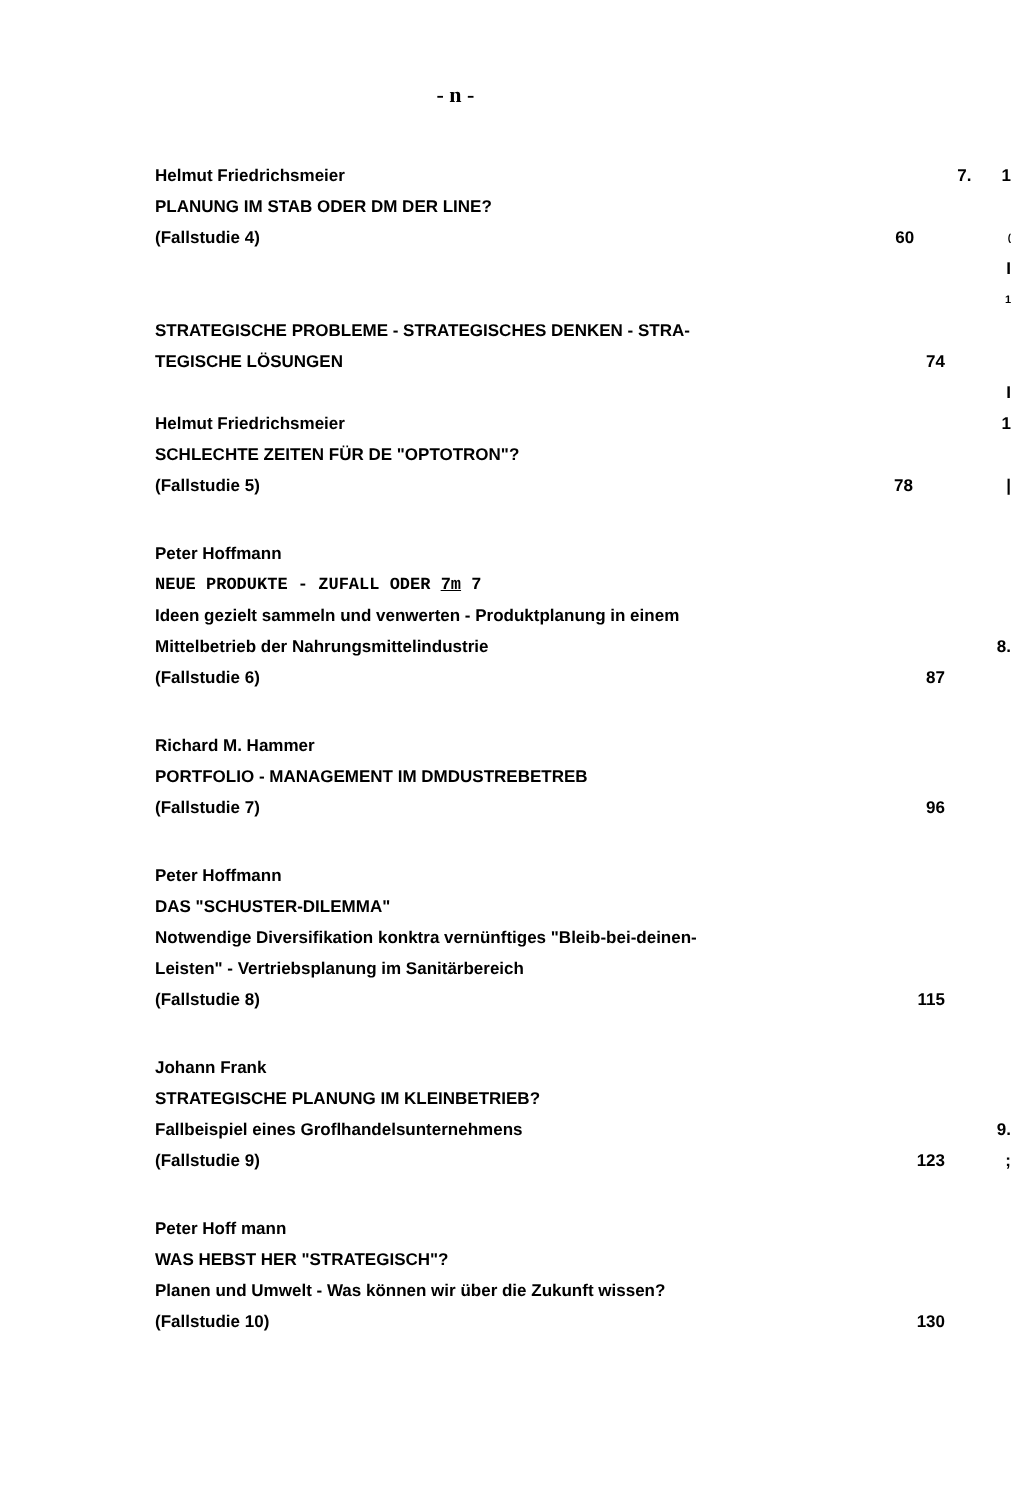- n -
Helmut Friedrichsmeier 7. 1
PLANUNG IM STAB ODER DM DER LINE?
(Fallstudie 4) 60
(
I
1
STRATEGISCHE PROBLEME - STRATEGISCHES DENKEN - STRA-
TEGISCHE LÖSUNGEN 74
I
Helmut Friedrichsmeier 1
SCHLECHTE ZEITEN FÜR DE "OPTOTRON"?
(Fallstudie 5) 78 |
Peter Hoffmann
NEUE PRODUKTE - ZUFALL ODER 7m 7
Ideen gezielt sammeln und venwerten - Produktplanung in einem
Mittelbetrieb der Nahrungsmittelindustrie 8.
(Fallstudie 6) 87
Richard M. Hammer
PORTFOLIO - MANAGEMENT IM DMDUSTREBETREB
(Fallstudie 7) 96
Peter Hoffmann
DAS "SCHUSTER-DILEMMA"
Notwendige Diversifikation konktra vernünftiges "Bleib-bei-deinen-
Leisten" - Vertriebsplanung im Sanitärbereich
(Fallstudie 8) 115
Johann Frank
STRATEGISCHE PLANUNG IM KLEINBETRIEB?
Fallbeispiel eines Groflhandelsunternehmens 9.
(Fallstudie 9) 123 ;
Peter Hoff mann
WAS HEBST HER "STRATEGISCH"?
Planen und Umwelt - Was können wir über die Zukunft wissen?
(Fallstudie 10) 130